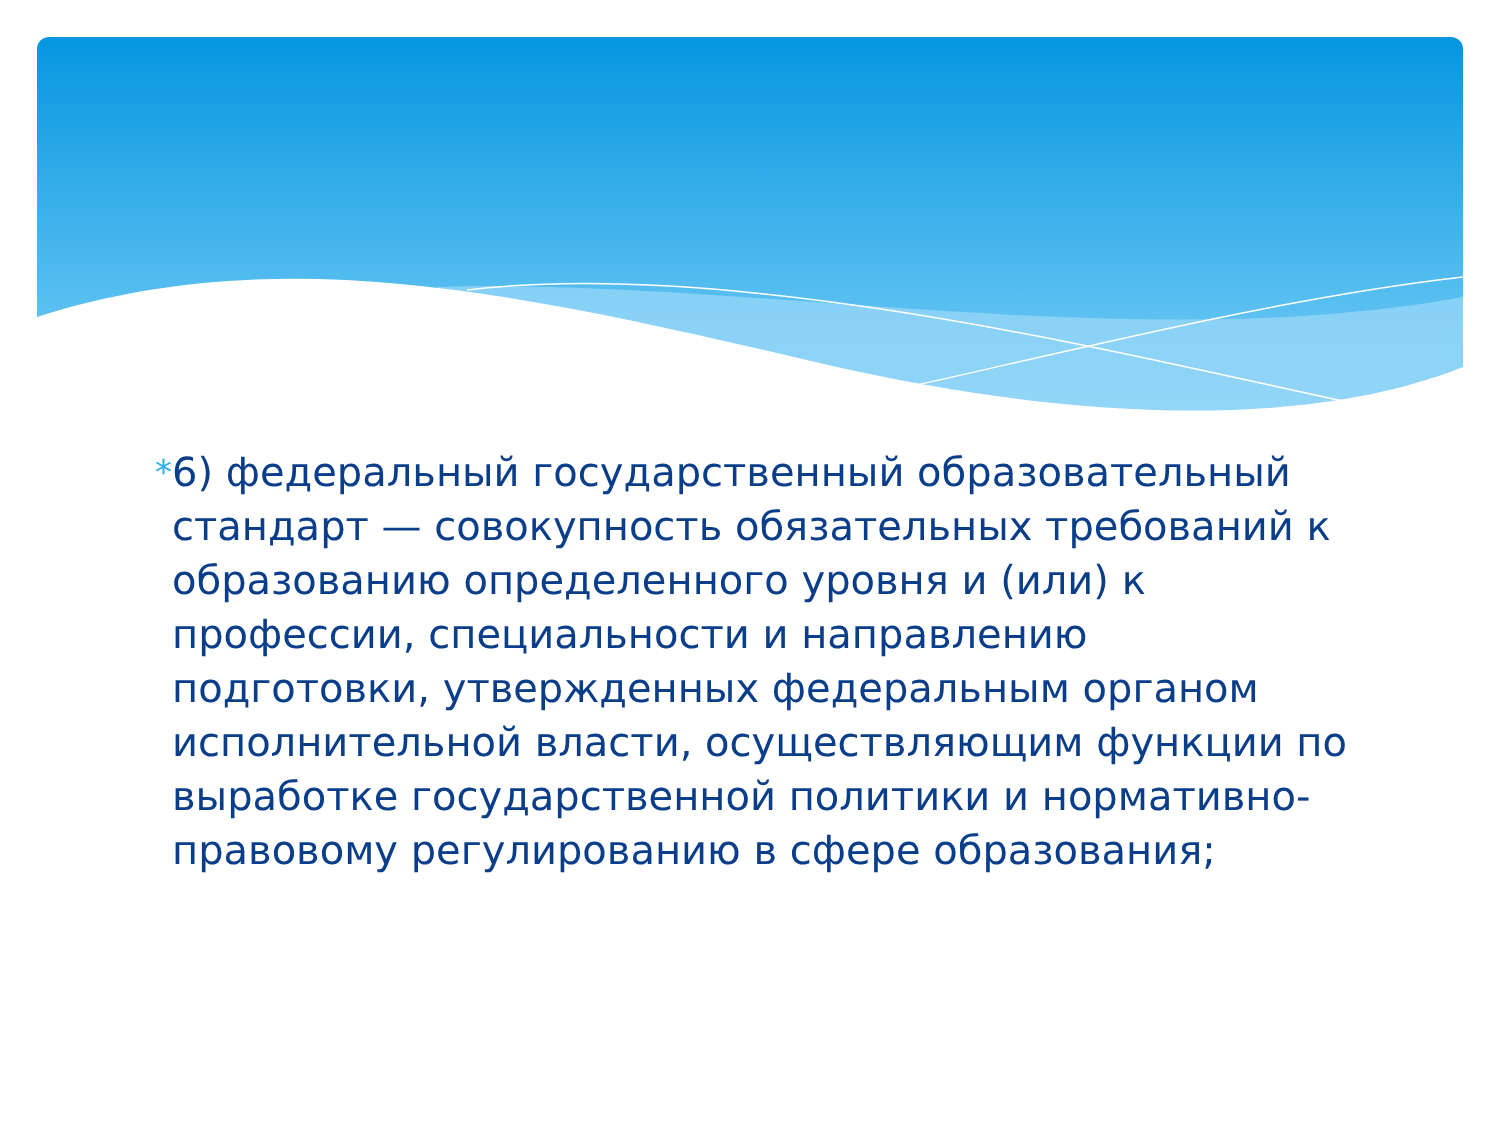*
6) федеральный государственный образовательный стандарт — совокупность обязательных требований к образованию определенного уровня и (или) к профессии, специальности и направлению подготовки, утвержденных федеральным органом исполнительной власти, осуществляющим функции по выработке государственной политики и нормативно-правовому регулированию в сфере образования;